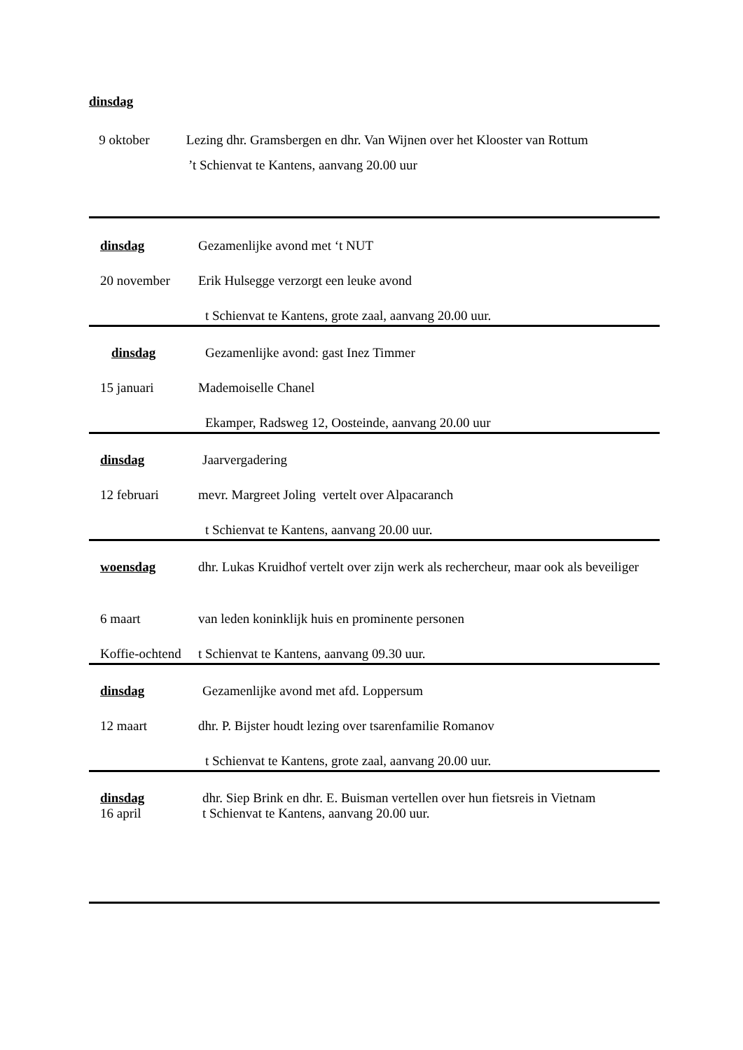dinsdag
9 oktober Lezing dhr. Gramsbergen en dhr. Van Wijnen over het Klooster van Rottum
’t Schienvat te Kantens, aanvang 20.00 uur
dinsdag Gezamenlijke avond met ‘t NUT
20 november Erik Hulsegge verzorgt een leuke avond
t Schienvat te Kantens, grote zaal, aanvang 20.00 uur.
dinsdag Gezamenlijke avond: gast Inez Timmer
15 januari Mademoiselle Chanel
Ekamper, Radsweg 12, Oosteinde, aanvang 20.00 uur
dinsdag Jaarvergadering
12 februari mevr. Margreet Joling vertelt over Alpacaranch
t Schienvat te Kantens, aanvang 20.00 uur.
woensdag dhr. Lukas Kruidhof vertelt over zijn werk als rechercheur, maar ook als beveiliger
6 maart van leden koninklijk huis en prominente personen
Koffie-ochtend
t Schienvat te Kantens, aanvang 09.30 uur.
dinsdag Gezamenlijke avond met afd. Loppersum
12 maart dhr. P. Bijster houdt lezing over tsarenfamilie Romanov
t Schienvat te Kantens, grote zaal, aanvang 20.00 uur.
dinsdag
16 april
dhr. Siep Brink en dhr. E. Buisman vertellen over hun fietsreis in Vietnam
t Schienvat te Kantens, aanvang 20.00 uur.